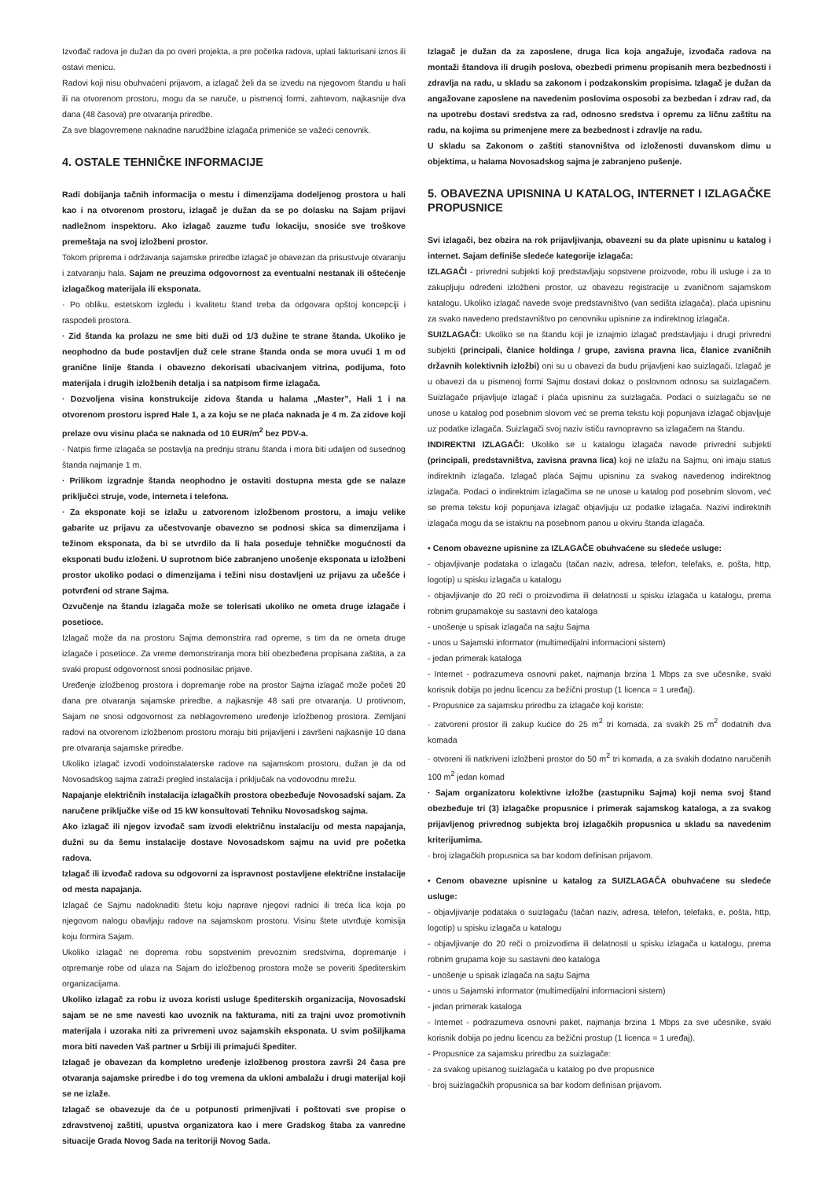Izvođač radova je dužan da po overi projekta, a pre početka radova, uplati fakturisani iznos ili ostavi menicu.
Radovi koji nisu obuhvaćeni prijavom, a izlagač želi da se izvedu na njegovom štandu u hali ili na otvorenom prostoru, mogu da se naruče, u pismenoj formi, zahtevom, najkasnije dva dana (48 časova) pre otvaranja priredbe.
Za sve blagovremene naknadne narudžbine izlagača primeniće se važeći cenovnik.
4. OSTALE TEHNIČKE INFORMACIJE
Radi dobijanja tačnih informacija o mestu i dimenzijama dodeljenog prostora u hali kao i na otvorenom prostoru, izlagač je dužan da se po dolasku na Sajam prijavi nadležnom inspektoru. Ako izlagač zauzme tuđu lokaciju, snosiće sve troškove premeštaja na svoj izložbeni prostor.
Tokom priprema i održavanja sajamske priredbe izlagač je obavezan da prisustvuje otvaranju i zatvaranju hala. Sajam ne preuzima odgovornost za eventualni nestanak ili oštećenje izlagačkog materijala ili eksponata.
· Po obliku, estetskom izgledu i kvalitetu štand treba da odgovara opštoj koncepciji i raspodeli prostora.
· Zid štanda ka prolazu ne sme biti duži od 1/3 dužine te strane štanda. Ukoliko je neophodno da bude postavljen duž cele strane štanda onda se mora uvući 1 m od granične linije štanda i obavezno dekorisati ubacivanjem vitrina, podijuma, foto materijala i drugih izložbenih detalja i sa natpisom firme izlagača.
· Dozvoljena visina konstrukcije zidova štanda u halama „Master”, Hali 1 i na otvorenom prostoru ispred Hale 1, a za koju se ne plaća naknada je 4 m. Za zidove koji prelaze ovu visinu plaća se naknada od 10 EUR/m<sup>2</sup> bez PDV-a.
· Natpis firme izlagača se postavlja na prednju stranu štanda i mora biti udaljen od susednog štanda najmanje 1 m.
· Prilikom izgradnje štanda neophodno je ostaviti dostupna mesta gde se nalaze priključci struje, vode, interneta i telefona.
· Za eksponate koji se izlažu u zatvorenom izložbenom prostoru, a imaju velike gabarite uz prijavu za učestvovanje obavezno se podnosi skica sa dimenzijama i težinom eksponata, da bi se utvrdilo da li hala poseduje tehničke mogućnosti da eksponati budu izloženi. U suprotnom biće zabranjeno unošenje eksponata u izložbeni prostor ukoliko podaci o dimenzijama i težini nisu dostavljeni uz prijavu za učešće i potvrđeni od strane Sajma.
Ozvučenje na štandu izlagača može se tolerisati ukoliko ne ometa druge izlagače i posetioce.
Izlagač može da na prostoru Sajma demonstrira rad opreme, s tim da ne ometa druge izlagače i posetioce. Za vreme demonstriranja mora biti obezbeđena propisana zaštita, a za svaki propust odgovornost snosi podnosilac prijave.
Uređenje izložbenog prostora i dopremanje robe na prostor Sajma izlagač može početi 20 dana pre otvaranja sajamske priredbe, a najkasnije 48 sati pre otvaranja. U protivnom, Sajam ne snosi odgovornost za neblagovremeno uređenje izložbenog prostora. Zemljani radovi na otvorenom izložbenom prostoru moraju biti prijavljeni i završeni najkasnije 10 dana pre otvaranja sajamske priredbe.
Ukoliko izlagač izvodi vodoinstalaterske radove na sajamskom prostoru, dužan je da od Novosadskog sajma zatraži pregled instalacija i priključak na vodovodnu mrežu.
Napajanje električnih instalacija izlagačkih prostora obezbeđuje Novosadski sajam. Za naručene priključke više od 15 kW konsultovati Tehniku Novosadskog sajma.
Ako izlagač ili njegov izvođač sam izvodi električnu instalaciju od mesta napajanja, dužni su da šemu instalacije dostave Novosadskom sajmu na uvid pre početka radova.
Izlagač ili izvođač radova su odgovorni za ispravnost postavljene električne instalacije od mesta napajanja.
Izlagač će Sajmu nadoknaditi štetu koju naprave njegovi radnici ili treća lica koja po njegovom nalogu obavljaju radove na sajamskom prostoru. Visinu štete utvrđuje komisija koju formira Sajam.
Ukoliko izlagač ne doprema robu sopstvenim prevoznim sredstvima, dopremanje i otpremanje robe od ulaza na Sajam do izložbenog prostora može se poveriti špediterskim organizacijama.
Ukoliko izlagač za robu iz uvoza koristi usluge špediterskih organizacija, Novosadski sajam se ne sme navesti kao uvoznik na fakturama, niti za trajni uvoz promotivnih materijala i uzoraka niti za privremeni uvoz sajamskih eksponata. U svim pošiljkama mora biti naveden Vaš partner u Srbiji ili primajući špediter.
Izlagač je obavezan da kompletno uređenje izložbenog prostora završi 24 časa pre otvaranja sajamske priredbe i do tog vremena da ukloni ambalažu i drugi materijal koji se ne izlaže.
Izlagač se obavezuje da će u potpunosti primenjivati i poštovati sve propise o zdravstvenoj zaštiti, upustva organizatora kao i mere Gradskog štaba za vanredne situacije Grada Novog Sada na teritoriji Novog Sada.
Izlagač je dužan da za zaposlene, druga lica koja angažuje, izvođača radova na montaži štandova ili drugih poslova, obezbedi primenu propisanih mera bezbednosti i zdravlja na radu, u skladu sa zakonom i podzakonskim propisima. Izlagač je dužan da angažovane zaposlene na navedenim poslovima osposobi za bezbedan i zdrav rad, da na upotrebu dostavi sredstva za rad, odnosno sredstva i opremu za ličnu zaštitu na radu, na kojima su primenjene mere za bezbednost i zdravlje na radu.
U skladu sa Zakonom o zaštiti stanovništva od izloženosti duvanskom dimu u objektima, u halama Novosadskog sajma je zabranjeno pušenje.
5. OBAVEZNA UPISNINA U KATALOG, INTERNET I IZLAGAČKE PROPUSNICE
Svi izlagači, bez obzira na rok prijavljivanja, obavezni su da plate upisninu u katalog i internet. Sajam definiše sledeće kategorije izlagača:
IZLAGAČI - privredni subjekti koji predstavljaju sopstvene proizvode, robu ili usluge i za to zakupljuju određeni izložbeni prostor, uz obavezu registracije u zvaničnom sajamskom katalogu. Ukoliko izlagač navede svoje predstavništvo (van sedišta izlagača), plaća upisninu za svako navedeno predstavništvo po cenovniku upisnine za indirektnog izlagača.
SUIZLAGAČI: Ukoliko se na štandu koji je iznajmio izlagač predstavljaju i drugi privredni subjekti (principali, članice holdinga / grupe, zavisna pravna lica, članice zvaničnih državnih kolektivnih izložbi) oni su u obavezi da budu prijavljeni kao suizlagači. Izlagač je u obavezi da u pismenoj formi Sajmu dostavi dokaz o poslovnom odnosu sa suizlagačem. Suizlagače prijavljuje izlagač i plaća upisninu za suizlagača. Podaci o suizlagaču se ne unose u katalog pod posebnim slovom već se prema tekstu koji popunjava izlagač objavljuje uz podatke izlagača. Suizlagači svoj naziv ističu ravnopravno sa izlagačem na štandu.
INDIREKTNI IZLAGAČI: Ukoliko se u katalogu izlagača navode privredni subjekti (principali, predstavništva, zavisna pravna lica) koji ne izlažu na Sajmu, oni imaju status indirektnih izlagača. Izlagač plaća Sajmu upisninu za svakog navedenog indirektnog izlagača. Podaci o indirektnim izlagačima se ne unose u katalog pod posebnim slovom, već se prema tekstu koji popunjava izlagač objavljuju uz podatke izlagača. Nazivi indirektnih izlagača mogu da se istaknu na posebnom panou u okviru štanda izlagača.
• Cenom obavezne upisnine za IZLAGAČE obuhvaćene su sledeće usluge:
- objavljivanje podataka o izlagaču (tačan naziv, adresa, telefon, telefaks, e. pošta, http, logotip) u spisku izlagača u katalogu
- objavljivanje do 20 reči o proizvodima ili delatnosti u spisku izlagača u katalogu, prema robnim grupamakoje su sastavni deo kataloga
- unošenje u spisak izlagača na sajtu Sajma
- unos u Sajamski informator (multimedijalni informacioni sistem)
- jedan primerak kataloga
- Internet - podrazumeva osnovni paket, najmanja brzina 1 Mbps za sve učesnike, svaki korisnik dobija po jednu licencu za bežični prostup (1 licenca = 1 uređaj).
- Propusnice za sajamsku priredbu za izlagače koji koriste:
· zatvoreni prostor ili zakup kućice do 25 m<sup>2</sup> tri komada, za svakih 25 m<sup>2</sup> dodatnih dva komada
· otvoreni ili natkriveni izložbeni prostor do 50 m<sup>2</sup> tri komada, a za svakih dodatno naručenih 100 m<sup>2</sup> jedan komad
· Sajam organizatoru kolektivne izložbe (zastupniku Sajma) koji nema svoj štand obezbeđuje tri (3) izlagačke propusnice i primerak sajamskog kataloga, a za svakog prijavljenog privrednog subjekta broj izlagačkih propusnica u skladu sa navedenim kriterijumima.
· broj izlagačkih propusnica sa bar kodom definisan prijavom.
• Cenom obavezne upisnine u katalog za SUIZLAGAČA obuhvaćene su sledeće usluge:
- objavljivanje podataka o suizlagaču (tačan naziv, adresa, telefon, telefaks, e. pošta, http, logotip) u spisku izlagača u katalogu
- objavljivanje do 20 reči o proizvodima ili delatnosti u spisku izlagača u katalogu, prema robnim grupama koje su sastavni deo kataloga
- unošenje u spisak izlagača na sajtu Sajma
- unos u Sajamski informator (multimedijalni informacioni sistem)
- jedan primerak kataloga
- Internet - podrazumeva osnovni paket, najmanja brzina 1 Mbps za sve učesnike, svaki korisnik dobija po jednu licencu za bežični prostup (1 licenca = 1 uređaj).
- Propusnice za sajamsku priredbu za suizlagače:
· za svakog upisanog suizlagača u katalog po dve propusnice
· broj suizlagačkih propusnica sa bar kodom definisan prijavom.